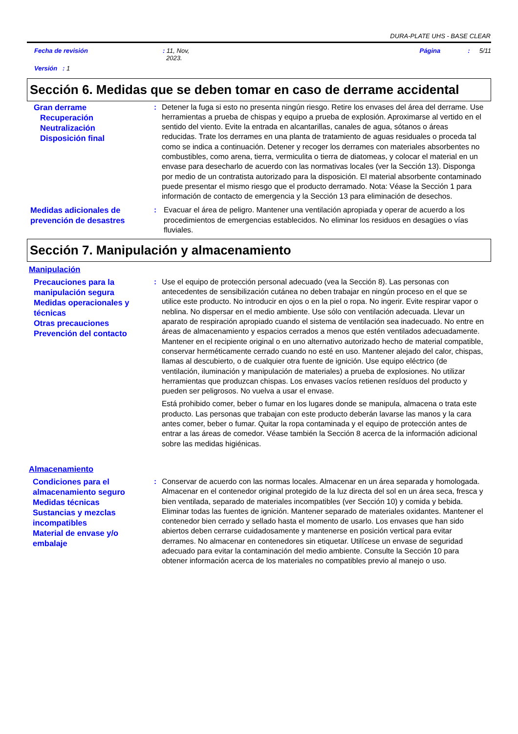DURA-PLATE UHS - BASE CLEAR
Fecha de revisión: 11, Nov,
2023. Página: 5/11
Versión : 1
Sección 6. Medidas que se deben tomar en caso de derrame accidental
Gran derrame
Recuperación
Neutralización
Disposición final
: Detener la fuga si esto no presenta ningún riesgo. Retire los envases del área del derrame. Use herramientas a prueba de chispas y equipo a prueba de explosión. Aproximarse al vertido en el sentido del viento. Evite la entrada en alcantarillas, canales de agua, sótanos o áreas reducidas. Trate los derrames en una planta de tratamiento de aguas residuales o proceda tal como se indica a continuación. Detener y recoger los derrames con materiales absorbentes no combustibles, como arena, tierra, vermiculita o tierra de diatomeas, y colocar el material en un envase para desecharlo de acuerdo con las normativas locales (ver la Sección 13). Disponga por medio de un contratista autorizado para la disposición. El material absorbente contaminado puede presentar el mismo riesgo que el producto derramado. Nota: Véase la Sección 1 para información de contacto de emergencia y la Sección 13 para eliminación de desechos.
Medidas adicionales de prevención de desastres
: Evacuar el área de peligro. Mantener una ventilación apropiada y operar de acuerdo a los procedimientos de emergencias establecidos. No eliminar los residuos en desagües o vías fluviales.
Sección 7. Manipulación y almacenamiento
Manipulación
Precauciones para la manipulación segura
Medidas operacionales y técnicas
Otras precauciones
Prevención del contacto
: Use el equipo de protección personal adecuado (vea la Sección 8). Las personas con antecedentes de sensibilización cutánea no deben trabajar en ningún proceso en el que se utilice este producto. No introducir en ojos o en la piel o ropa. No ingerir. Evite respirar vapor o neblina. No dispersar en el medio ambiente. Use sólo con ventilación adecuada. Llevar un aparato de respiración apropiado cuando el sistema de ventilación sea inadecuado. No entre en áreas de almacenamiento y espacios cerrados a menos que estén ventilados adecuadamente. Mantener en el recipiente original o en uno alternativo autorizado hecho de material compatible, conservar herméticamente cerrado cuando no esté en uso. Mantener alejado del calor, chispas, llamas al descubierto, o de cualquier otra fuente de ignición. Use equipo eléctrico (de ventilación, iluminación y manipulación de materiales) a prueba de explosiones. No utilizar herramientas que produzcan chispas. Los envases vacíos retienen resíduos del producto y pueden ser peligrosos. No vuelva a usar el envase.
Está prohibido comer, beber o fumar en los lugares donde se manipula, almacena o trata este producto. Las personas que trabajan con este producto deberán lavarse las manos y la cara antes comer, beber o fumar. Quitar la ropa contaminada y el equipo de protección antes de entrar a las áreas de comedor. Véase también la Sección 8 acerca de la información adicional sobre las medidas higiénicas.
Almacenamiento
Condiciones para el almacenamiento seguro
Medidas técnicas
Sustancias y mezclas incompatibles
Material de envase y/o embalaje
: Conservar de acuerdo con las normas locales. Almacenar en un área separada y homologada. Almacenar en el contenedor original protegido de la luz directa del sol en un área seca, fresca y bien ventilada, separado de materiales incompatibles (ver Sección 10) y comida y bebida. Eliminar todas las fuentes de ignición. Mantener separado de materiales oxidantes. Mantener el contenedor bien cerrado y sellado hasta el momento de usarlo. Los envases que han sido abiertos deben cerrarse cuidadosamente y mantenerse en posición vertical para evitar derrames. No almacenar en contenedores sin etiquetar. Utilícese un envase de seguridad adecuado para evitar la contaminación del medio ambiente. Consulte la Sección 10 para obtener información acerca de los materiales no compatibles previo al manejo o uso.